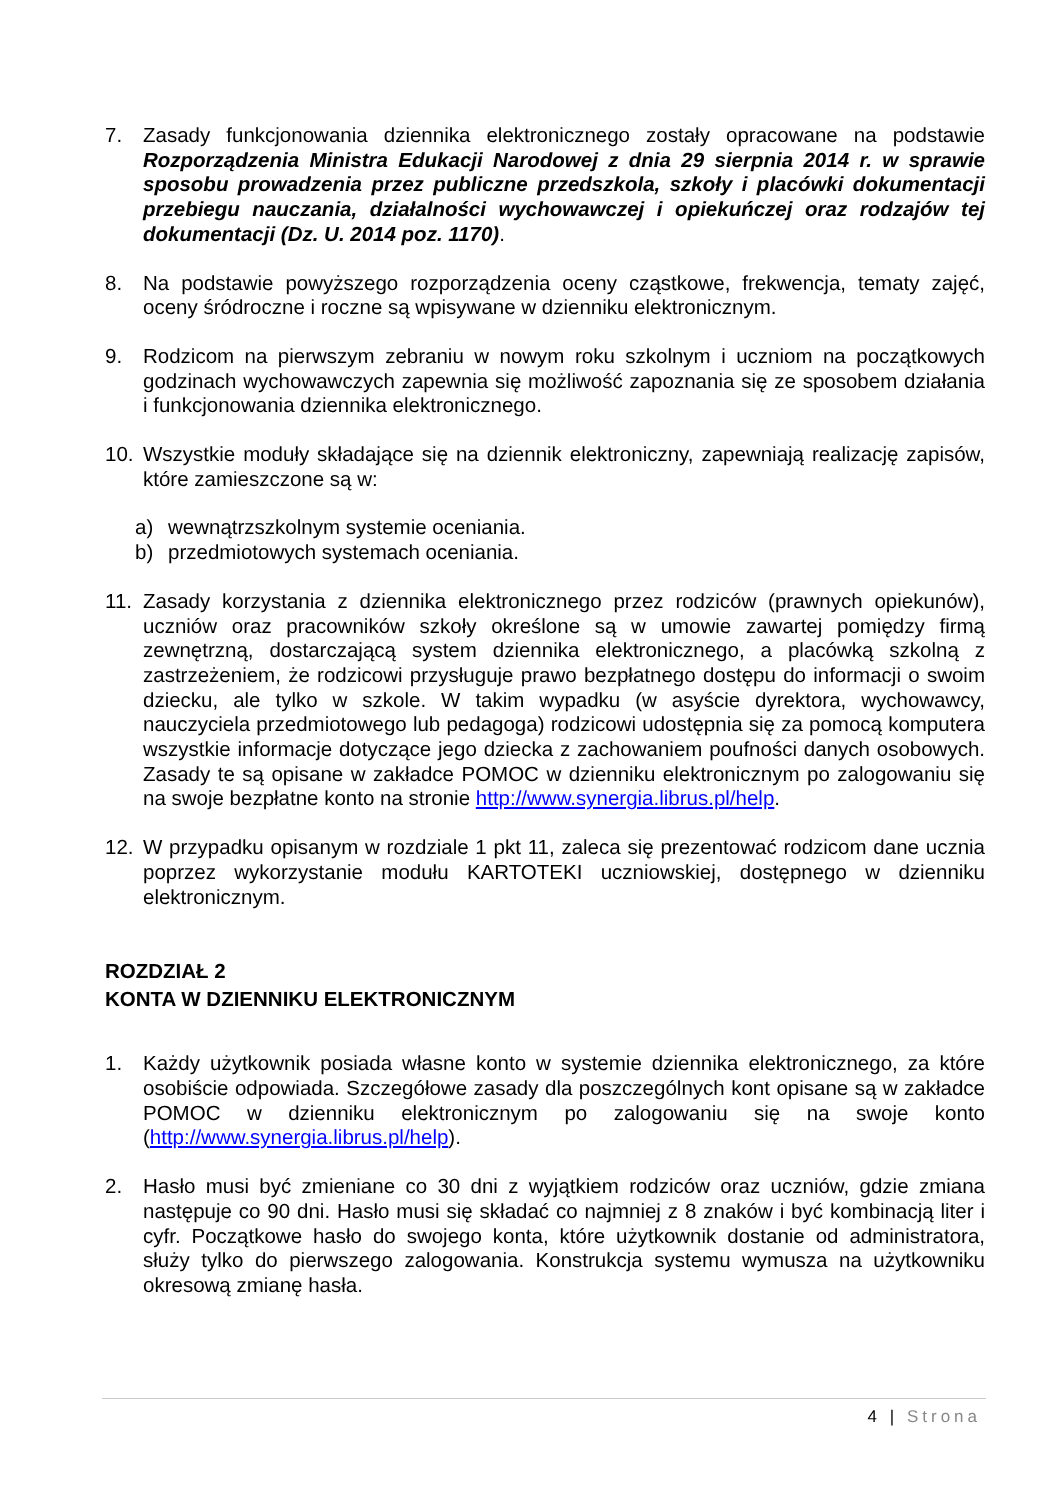7. Zasady funkcjonowania dziennika elektronicznego zostały opracowane na podstawie Rozporządzenia Ministra Edukacji Narodowej z dnia 29 sierpnia 2014 r. w sprawie sposobu prowadzenia przez publiczne przedszkola, szkoły i placówki dokumentacji przebiegu nauczania, działalności wychowawczej i opiekuńczej oraz rodzajów tej dokumentacji (Dz. U. 2014 poz. 1170).
8. Na podstawie powyższego rozporządzenia oceny cząstkowe, frekwencja, tematy zajęć, oceny śródroczne i roczne są wpisywane w dzienniku elektronicznym.
9. Rodzicom na pierwszym zebraniu w nowym roku szkolnym i uczniom na początkowych godzinach wychowawczych zapewnia się możliwość zapoznania się ze sposobem działania i funkcjonowania dziennika elektronicznego.
10. Wszystkie moduły składające się na dziennik elektroniczny, zapewniają realizację zapisów, które zamieszczone są w:
a) wewnątrzszkolnym systemie oceniania.
b) przedmiotowych systemach oceniania.
11. Zasady korzystania z dziennika elektronicznego przez rodziców (prawnych opiekunów), uczniów oraz pracowników szkoły określone są w umowie zawartej pomiędzy firmą zewnętrzną, dostarczającą system dziennika elektronicznego, a placówką szkolną z zastrzeżeniem, że rodzicowi przysługuje prawo bezpłatnego dostępu do informacji o swoim dziecku, ale tylko w szkole. W takim wypadku (w asyście dyrektora, wychowawcy, nauczyciela przedmiotowego lub pedagoga) rodzicowi udostępnia się za pomocą komputera wszystkie informacje dotyczące jego dziecka z zachowaniem poufności danych osobowych. Zasady te są opisane w zakładce POMOC w dzienniku elektronicznym po zalogowaniu się na swoje bezpłatne konto na stronie http://www.synergia.librus.pl/help.
12. W przypadku opisanym w rozdziale 1 pkt 11, zaleca się prezentować rodzicom dane ucznia poprzez wykorzystanie modułu KARTOTEKI uczniowskiej, dostępnego w dzienniku elektronicznym.
ROZDZIAŁ 2
KONTA W DZIENNIKU ELEKTRONICZNYM
1. Każdy użytkownik posiada własne konto w systemie dziennika elektronicznego, za które osobiście odpowiada. Szczegółowe zasady dla poszczególnych kont opisane są w zakładce POMOC w dzienniku elektronicznym po zalogowaniu się na swoje konto (http://www.synergia.librus.pl/help).
2. Hasło musi być zmieniane co 30 dni z wyjątkiem rodziców oraz uczniów, gdzie zmiana następuje co 90 dni. Hasło musi się składać co najmniej z 8 znaków i być kombinacją liter i cyfr. Początkowe hasło do swojego konta, które użytkownik dostanie od administratora, służy tylko do pierwszego zalogowania. Konstrukcja systemu wymusza na użytkowniku okresową zmianę hasła.
4 | Strona